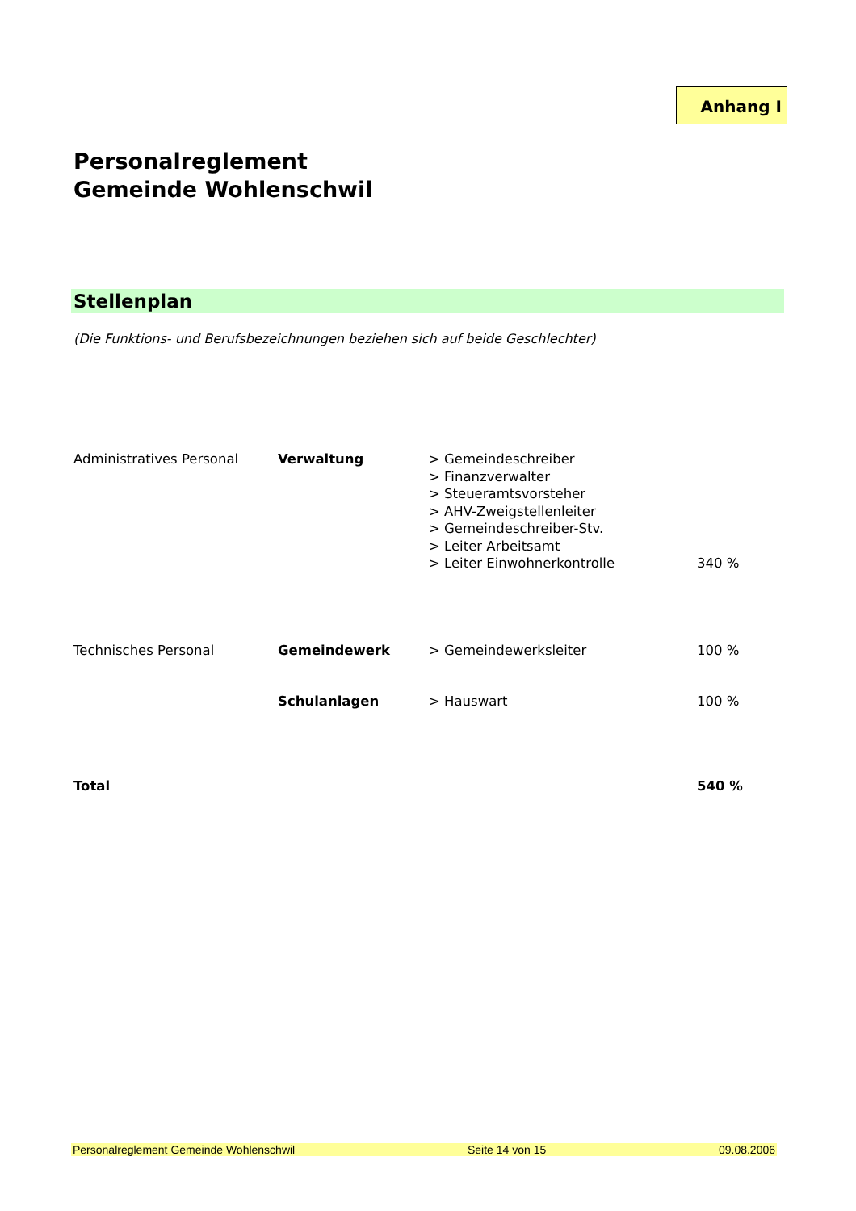Anhang I
Personalreglement
Gemeinde Wohlenschwil
Stellenplan
(Die Funktions- und Berufsbezeichnungen beziehen sich auf beide Geschlechter)
| Administratives Personal | Verwaltung | > Gemeindeschreiber > Finanzverwalter > Steueramtsvorsteher > AHV-Zweigstellenleiter > Gemeindeschreiber-Stv. > Leiter Arbeitsamt > Leiter Einwohnerkontrolle | 340 % |
| Technisches Personal | Gemeindewerk | > Gemeindewerksleiter | 100 % |
| | Schulanlagen | > Hauswart | 100 % |
| Total | | | 540 % |
Personalreglement Gemeinde Wohlenschwil Seite 14 von 15 09.08.2006